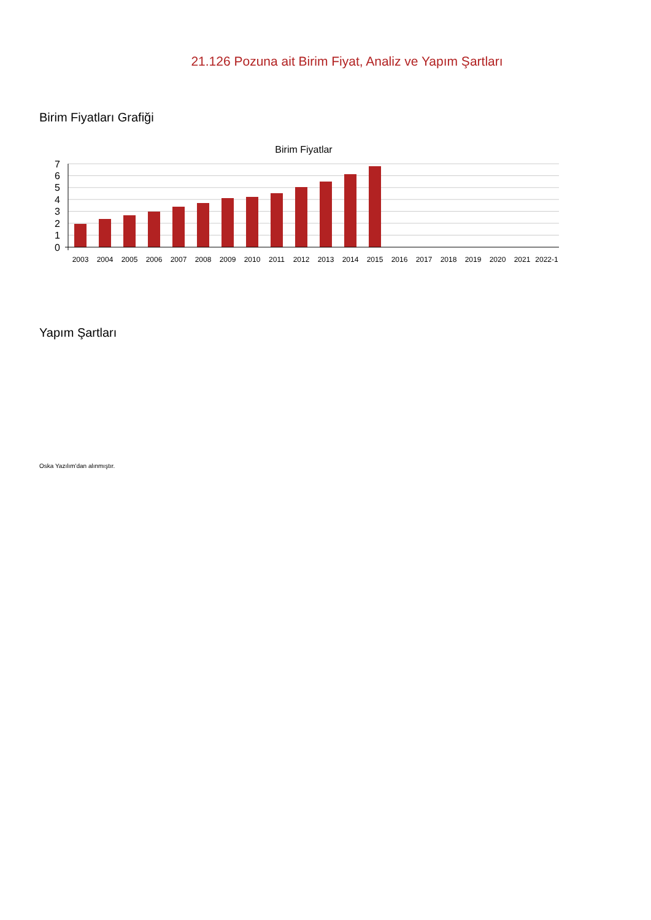21.126 Pozuna ait Birim Fiyat, Analiz ve Yapım Şartları
Birim Fiyatları Grafiği
Birim Fiyatlar
7
6
5
4
3
2
1
0
2003
2004
2005
2006
2007
2008
2009
2010
2011
2012
2013
2014
2015
2016
2017
2018
2019
2020
2021
2022-1
Yapım Şartları
Oska Yazılım'dan alınmıştır.